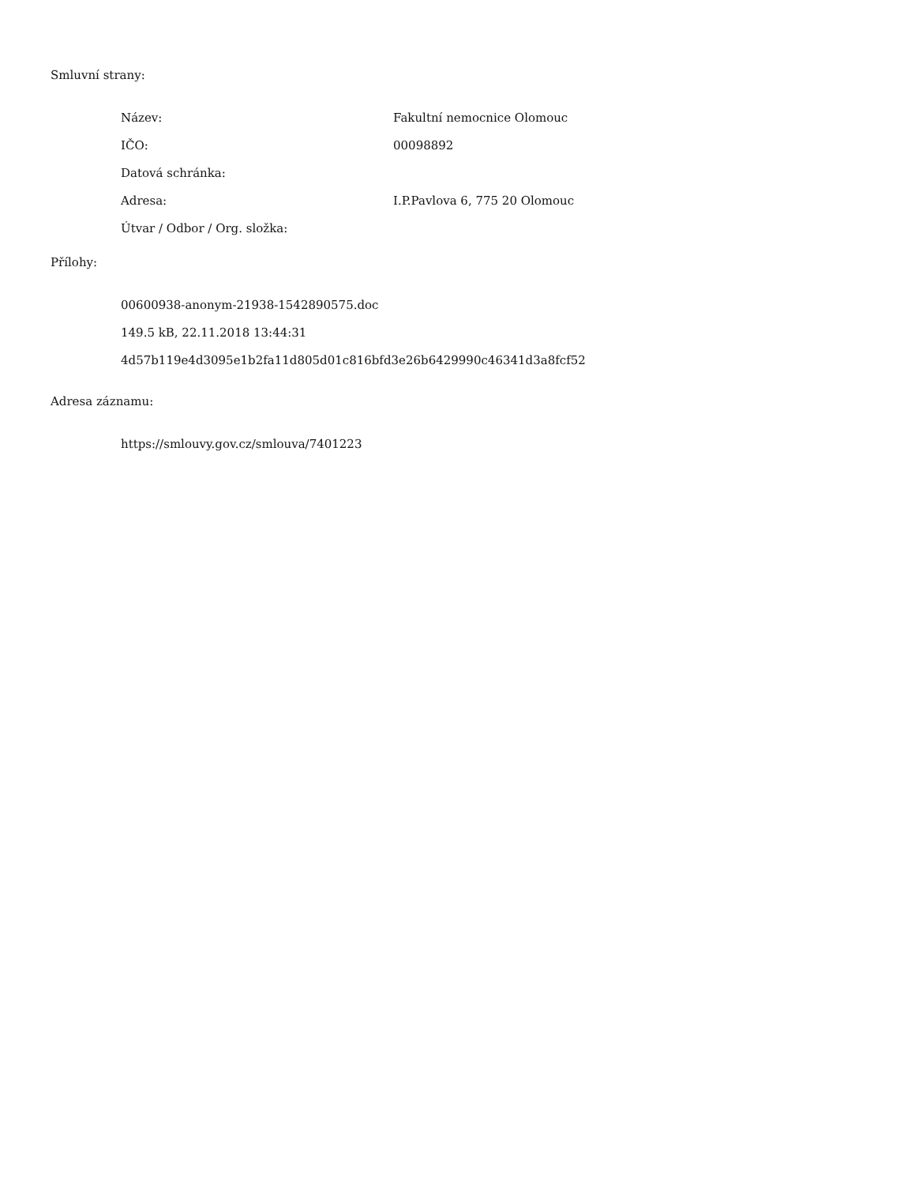Smluvní strany:
Název: Fakultní nemocnice Olomouc
IČO: 00098892
Datová schránka:
Adresa: I.P.Pavlova 6, 775 20 Olomouc
Útvar / Odbor / Org. složka:
Přílohy:
00600938-anonym-21938-1542890575.doc
149.5 kB, 22.11.2018 13:44:31
4d57b119e4d3095e1b2fa11d805d01c816bfd3e26b6429990c46341d3a8fcf52
Adresa záznamu:
https://smlouvy.gov.cz/smlouva/7401223